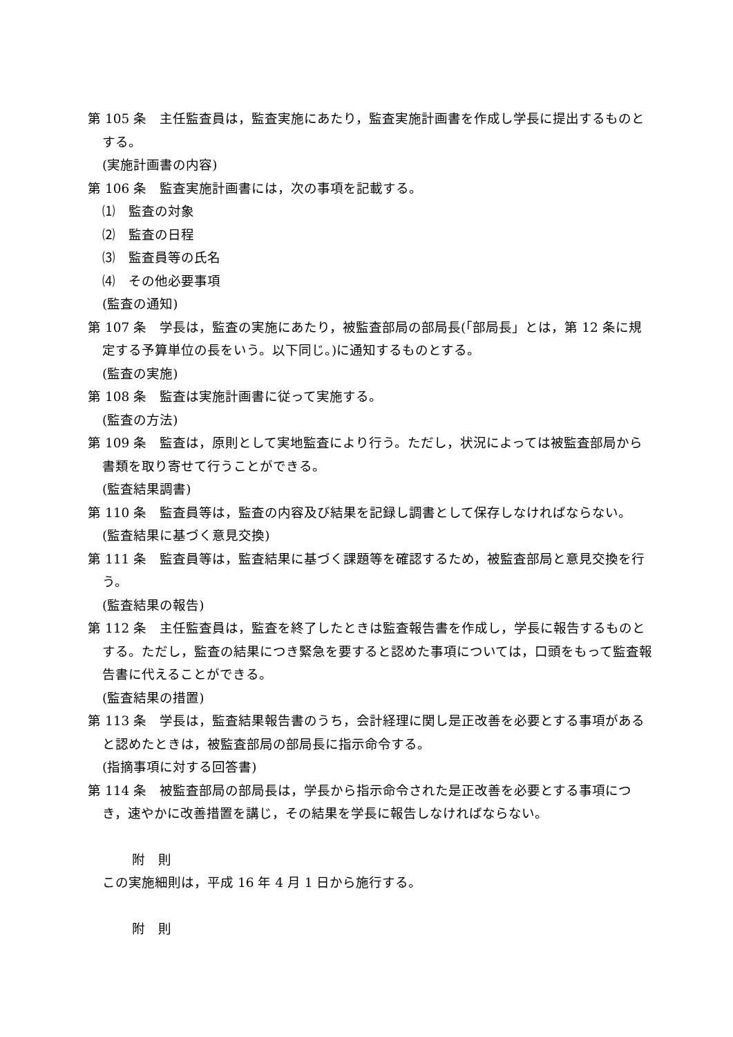第 105 条　主任監査員は，監査実施にあたり，監査実施計画書を作成し学長に提出するものとする。
(実施計画書の内容)
第 106 条　監査実施計画書には，次の事項を記載する。
⑴　監査の対象
⑵　監査の日程
⑶　監査員等の氏名
⑷　その他必要事項
(監査の通知)
第 107 条　学長は，監査の実施にあたり，被監査部局の部局長(「部局長」とは，第 12 条に規定する予算単位の長をいう。以下同じ。)に通知するものとする。
(監査の実施)
第 108 条　監査は実施計画書に従って実施する。
(監査の方法)
第 109 条　監査は，原則として実地監査により行う。ただし，状況によっては被監査部局から書類を取り寄せて行うことができる。
(監査結果調書)
第 110 条　監査員等は，監査の内容及び結果を記録し調書として保存しなければならない。
(監査結果に基づく意見交換)
第 111 条　監査員等は，監査結果に基づく課題等を確認するため，被監査部局と意見交換を行う。
(監査結果の報告)
第 112 条　主任監査員は，監査を終了したときは監査報告書を作成し，学長に報告するものとする。ただし，監査の結果につき緊急を要すると認めた事項については，口頭をもって監査報告書に代えることができる。
(監査結果の措置)
第 113 条　学長は，監査結果報告書のうち，会計経理に関し是正改善を必要とする事項があると認めたときは，被監査部局の部局長に指示命令する。
(指摘事項に対する回答書)
第 114 条　被監査部局の部局長は，学長から指示命令された是正改善を必要とする事項につき，速やかに改善措置を講じ，その結果を学長に報告しなければならない。
附　則
この実施細則は，平成 16 年 4 月 1 日から施行する。
附　則